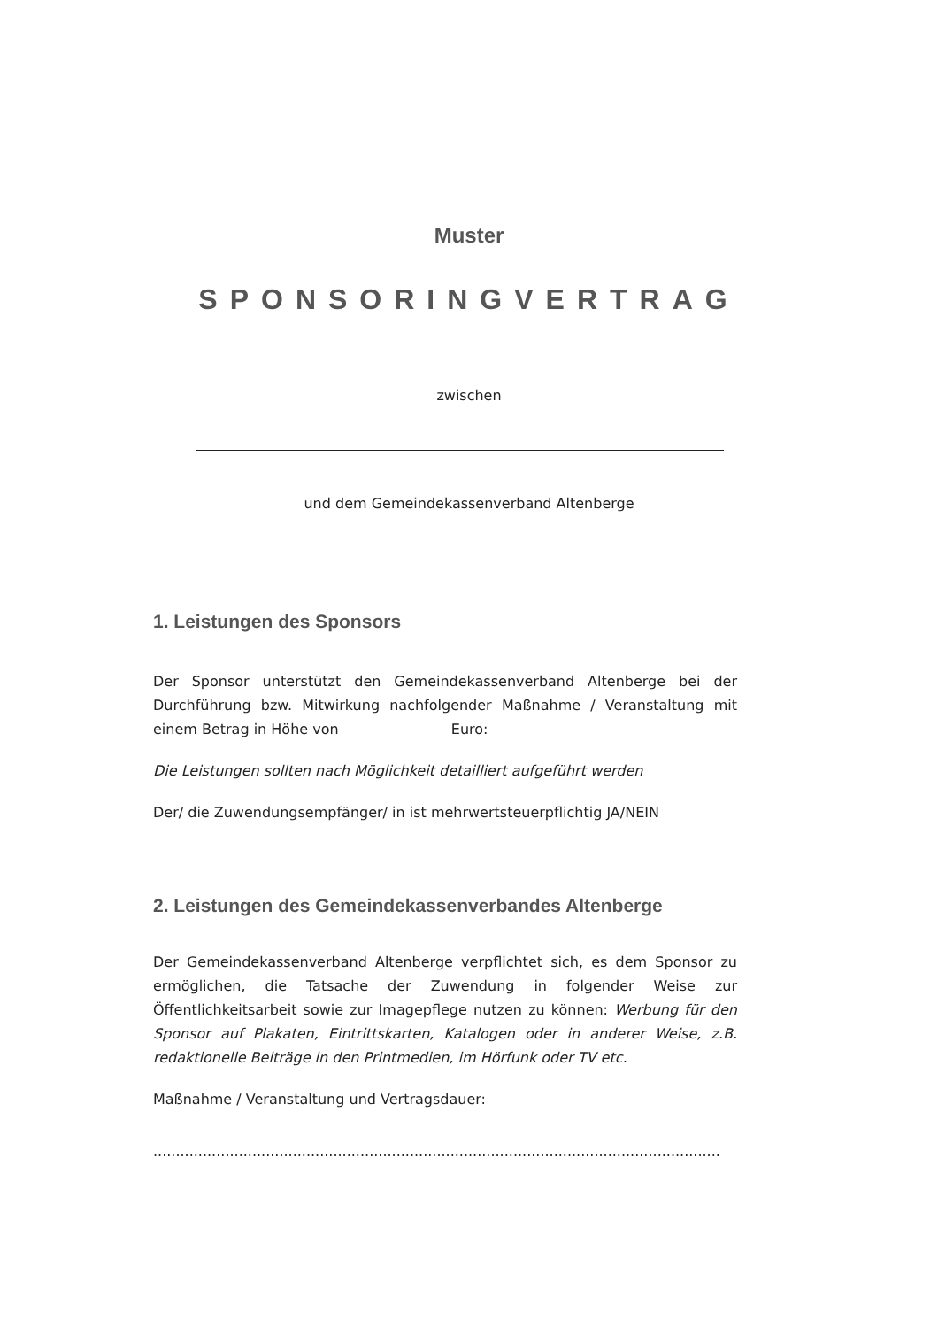Muster
SPONSORINGVERTRAG
zwischen
und dem Gemeindekassenverband Altenberge
1. Leistungen des Sponsors
Der Sponsor unterstützt den Gemeindekassenverband Altenberge bei der Durchführung bzw. Mitwirkung nachfolgender Maßnahme / Veranstaltung mit einem Betrag in Höhe von Euro:
Die Leistungen sollten nach Möglichkeit detailliert aufgeführt werden
Der/ die Zuwendungsempfänger/ in ist mehrwertsteuerpflichtig JA/NEIN
2. Leistungen des Gemeindekassenverbandes Altenberge
Der Gemeindekassenverband Altenberge verpflichtet sich, es dem Sponsor zu ermöglichen, die Tatsache der Zuwendung in folgender Weise zur Öffentlichkeitsarbeit sowie zur Imagepflege nutzen zu können: Werbung für den Sponsor auf Plakaten, Eintrittskarten, Katalogen oder in anderer Weise, z.B. redaktionelle Beiträge in den Printmedien, im Hörfunk oder TV etc.
Maßnahme / Veranstaltung und Vertragsdauer:
..............................................................................................................................